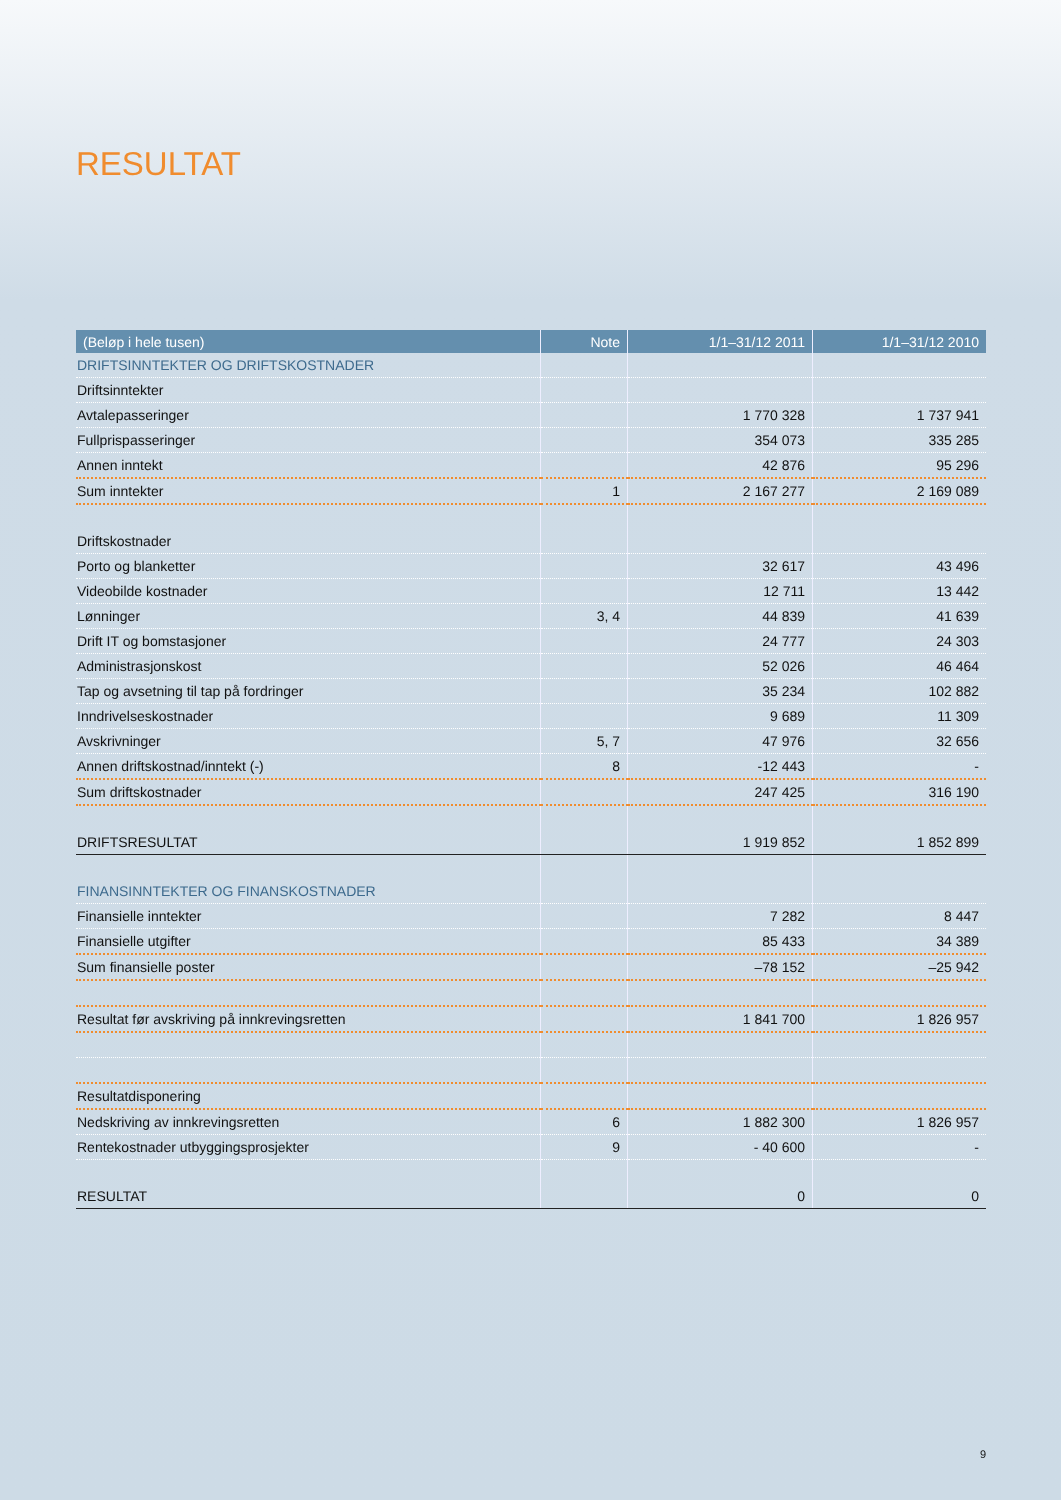RESULTAT
| (Beløp i hele tusen) | Note | 1/1–31/12 2011 | 1/1–31/12 2010 |
| --- | --- | --- | --- |
| DRIFTSINNTEKTER OG DRIFTSKOSTNADER | | | |
| Driftsinntekter | | | |
| Avtalepasseringer | | 1 770 328 | 1 737 941 |
| Fullprispasseringer | | 354 073 | 335 285 |
| Annen inntekt | | 42 876 | 95 296 |
| Sum inntekter | 1 | 2 167 277 | 2 169 089 |
| Driftskostnader | | | |
| Porto og blanketter | | 32 617 | 43 496 |
| Videobilde kostnader | | 12 711 | 13 442 |
| Lønninger | 3, 4 | 44 839 | 41 639 |
| Drift IT og bomstasjoner | | 24 777 | 24 303 |
| Administrasjonskost | | 52 026 | 46 464 |
| Tap og avsetning til tap på fordringer | | 35 234 | 102 882 |
| Inndrivelseskostnader | | 9 689 | 11 309 |
| Avskrivninger | 5, 7 | 47 976 | 32 656 |
| Annen driftskostnad/inntekt (-) | 8 | -12 443 | - |
| Sum driftskostnader | | 247 425 | 316 190 |
| DRIFTSRESULTAT | | 1 919 852 | 1 852 899 |
| FINANSINNTEKTER OG FINANSKOSTNADER | | | |
| Finansielle inntekter | | 7 282 | 8 447 |
| Finansielle utgifter | | 85 433 | 34 389 |
| Sum finansielle poster | | –78 152 | –25 942 |
| Resultat før avskriving på innkrevingsretten | | 1 841 700 | 1 826 957 |
| Resultatdisponering | | | |
| Nedskriving av innkrevingsretten | 6 | 1 882 300 | 1 826 957 |
| Rentekostnader utbyggingsprosjekter | 9 | - 40 600 | - |
| RESULTAT | | 0 | 0 |
9